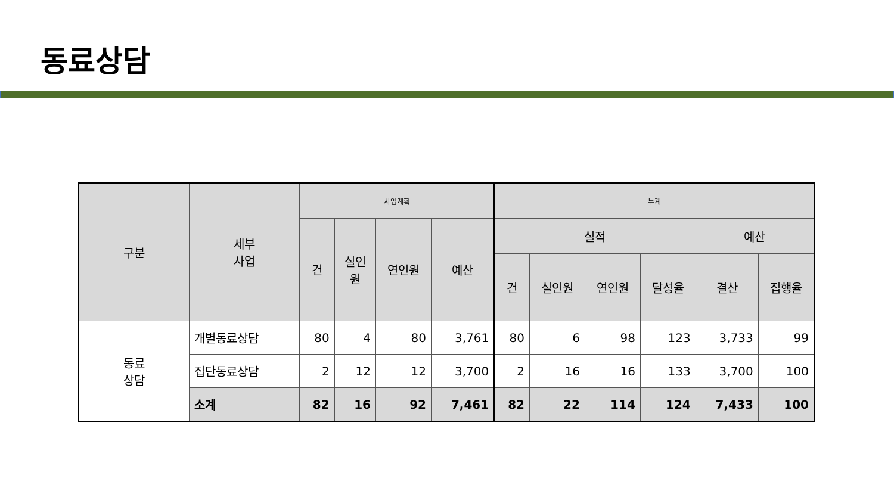동료상담
| 구분 | 세부 사업 | 사업계획 | | | | 누계 | | | | | |
| --- | --- | --- | --- | --- | --- | --- | --- | --- | --- | --- | --- |
| | | 건 | 실인 원 | 연인원 | 예산 | 실적 | | | | 예산 | |
| | | | | | | 건 | 실인원 | 연인원 | 달성율 | 결산 | 집행율 |
| 동료 상담 | 개별동료상담 | 80 | 4 | 80 | 3,761 | 80 | 6 | 98 | 123 | 3,733 | 99 |
| | 집단동료상담 | 2 | 12 | 12 | 3,700 | 2 | 16 | 16 | 133 | 3,700 | 100 |
| | 소계 | 82 | 16 | 92 | 7,461 | 82 | 22 | 114 | 124 | 7,433 | 100 |